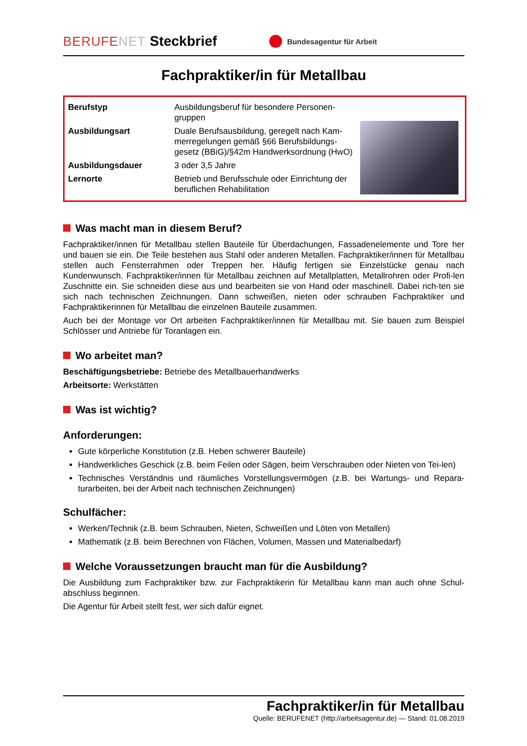BERUFENET Steckbrief Bundesagentur für Arbeit
Fachpraktiker/in für Metallbau
| Berufstyp | Ausbildungsberuf für besondere Personen-gruppen |
| Ausbildungsart | Duale Berufsausbildung, geregelt nach Kam-merregelungen gemäß §66 Berufsbildungs-gesetz (BBiG)/§42m Handwerksordnung (HwO) |
| Ausbildungsdauer | 3 oder 3,5 Jahre |
| Lernorte | Betrieb und Berufsschule oder Einrichtung der beruflichen Rehabilitation |
Was macht man in diesem Beruf?
Fachpraktiker/innen für Metallbau stellen Bauteile für Überdachungen, Fassadenelemente und Tore her und bauen sie ein. Die Teile bestehen aus Stahl oder anderen Metallen. Fachpraktiker/innen für Metallbau stellen auch Fensterrahmen oder Treppen her. Häufig fertigen sie Einzelstücke genau nach Kundenwunsch. Fachpraktiker/innen für Metallbau zeichnen auf Metallplatten, Metallrohren oder Profi-len Zuschnitte ein. Sie schneiden diese aus und bearbeiten sie von Hand oder maschinell. Dabei rich-ten sie sich nach technischen Zeichnungen. Dann schweißen, nieten oder schrauben Fachpraktiker und Fachpraktikerinnen für Metallbau die einzelnen Bauteile zusammen.
Auch bei der Montage vor Ort arbeiten Fachpraktiker/innen für Metallbau mit. Sie bauen zum Beispiel Schlösser und Antriebe für Toranlagen ein.
Wo arbeitet man?
Beschäftigungsbetriebe: Betriebe des Metallbauerhandwerks
Arbeitsorte: Werkstätten
Was ist wichtig?
Anforderungen:
Gute körperliche Konstitution (z.B. Heben schwerer Bauteile)
Handwerkliches Geschick (z.B. beim Feilen oder Sägen, beim Verschrauben oder Nieten von Tei-len)
Technisches Verständnis und räumliches Vorstellungsvermögen (z.B. bei Wartungs- und Repara-turarbeiten, bei der Arbeit nach technischen Zeichnungen)
Schulfächer:
Werken/Technik (z.B. beim Schrauben, Nieten, Schweißen und Löten von Metallen)
Mathematik (z.B. beim Berechnen von Flächen, Volumen, Massen und Materialbedarf)
Welche Voraussetzungen braucht man für die Ausbildung?
Die Ausbildung zum Fachpraktiker bzw. zur Fachpraktikerin für Metallbau kann man auch ohne Schul-abschluss beginnen.
Die Agentur für Arbeit stellt fest, wer sich dafür eignet.
Fachpraktiker/in für Metallbau
Quelle: BERUFENET (http://arbeitsagentur.de) — Stand: 01.08.2019